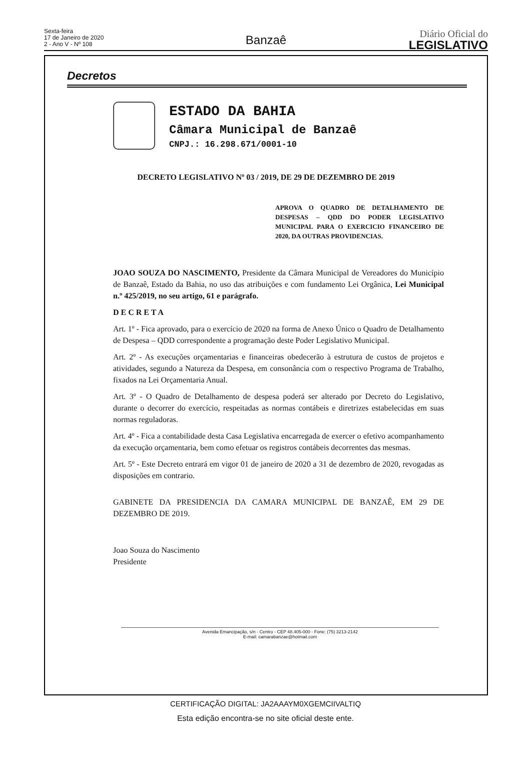Sexta-feira
17 de Janeiro de 2020
2 - Ano V - Nº 108
Banzaê
Diário Oficial do
LEGISLATIVO
Decretos
ESTADO DA BAHIA
Câmara Municipal de Banzaê
CNPJ.: 16.298.671/0001-10
DECRETO LEGISLATIVO Nº 03 / 2019, DE 29 DE DEZEMBRO DE 2019
APROVA O QUADRO DE DETALHAMENTO DE DESPESAS – QDD DO PODER LEGISLATIVO MUNICIPAL PARA O EXERCICIO FINANCEIRO DE 2020, DA OUTRAS PROVIDENCIAS.
JOAO SOUZA DO NASCIMENTO, Presidente da Câmara Municipal de Vereadores do Município de Banzaê, Estado da Bahia, no uso das atribuições e com fundamento Lei Orgânica, Lei Municipal n.º 425/2019, no seu artigo, 61 e parágrafo.
D E C R E T A
Art. 1º - Fica aprovado, para o exercício de 2020 na forma de Anexo Único o Quadro de Detalhamento de Despesa – QDD correspondente a programação deste Poder Legislativo Municipal.
Art. 2º - As execuções orçamentarias e financeiras obedecerão à estrutura de custos de projetos e atividades, segundo a Natureza da Despesa, em consonância com o respectivo Programa de Trabalho, fixados na Lei Orçamentaria Anual.
Art. 3º - O Quadro de Detalhamento de despesa poderá ser alterado por Decreto do Legislativo, durante o decorrer do exercício, respeitadas as normas contábeis e diretrizes estabelecidas em suas normas reguladoras.
Art. 4º - Fica a contabilidade desta Casa Legislativa encarregada de exercer o efetivo acompanhamento da execução orçamentaria, bem como efetuar os registros contábeis decorrentes das mesmas.
Art. 5º - Este Decreto entrará em vigor 01 de janeiro de 2020 a 31 de dezembro de 2020, revogadas as disposições em contrario.
GABINETE DA PRESIDENCIA DA CAMARA MUNICIPAL DE BANZAÊ, EM 29 DE DEZEMBRO DE 2019.
Joao Souza do Nascimento
Presidente
Avenida Emancipação, s/n - Centro - CEP 48.405-000 - Fone: (75) 3213-2142
E-mail: camarabanzae@hotmail.com
CERTIFICAÇÃO DIGITAL: JA2AAAYM0XGEMCIIVALTIQ
Esta edição encontra-se no site oficial deste ente.